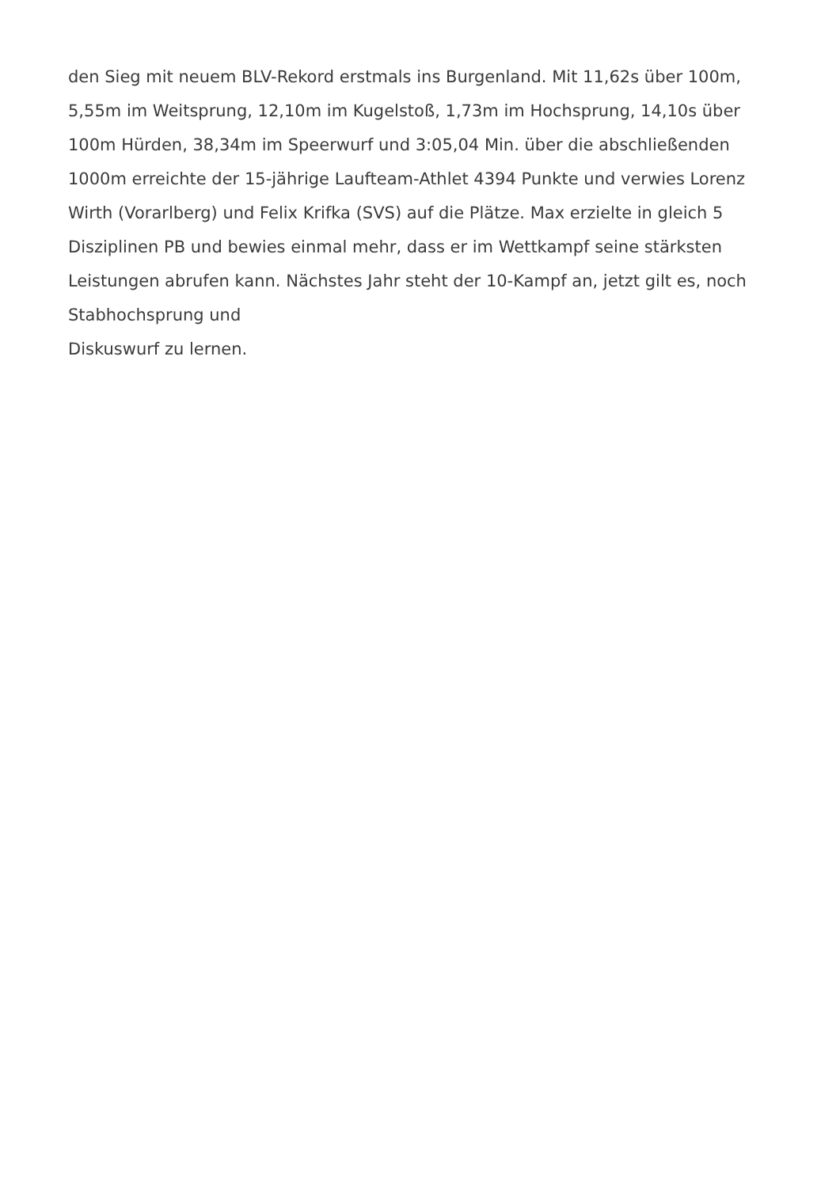den Sieg mit neuem BLV-Rekord erstmals ins Burgenland. Mit 11,62s über 100m, 5,55m im Weitsprung, 12,10m im Kugelstoß, 1,73m im Hochsprung, 14,10s über 100m Hürden, 38,34m im Speerwurf und 3:05,04 Min. über die abschließenden 1000m erreichte der 15-jährige Laufteam-Athlet 4394 Punkte und verwies Lorenz Wirth (Vorarlberg) und Felix Krifka (SVS) auf die Plätze. Max erzielte in gleich 5 Disziplinen PB und bewies einmal mehr, dass er im Wettkampf seine stärksten Leistungen abrufen kann. Nächstes Jahr steht der 10-Kampf an, jetzt gilt es, noch Stabhochsprung und
Diskuswurf zu lernen.